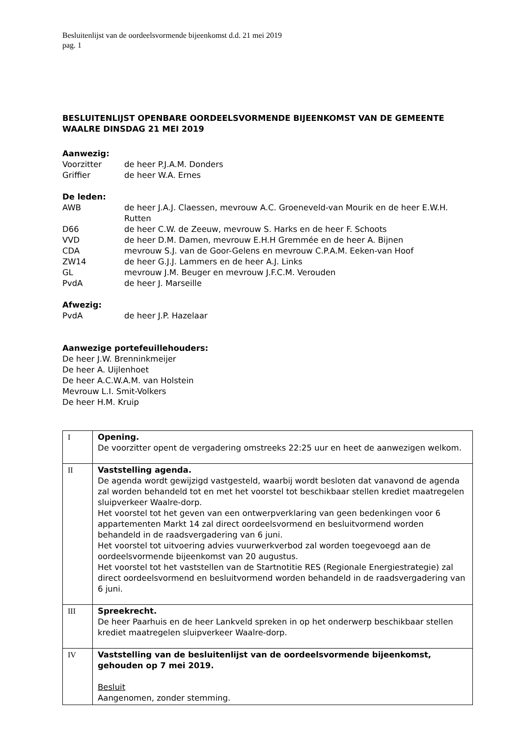Besluitenlijst van de oordeelsvormende bijeenkomst d.d. 21 mei 2019
pag. 1
BESLUITENLIJST OPENBARE OORDEELSVORMENDE BIJEENKOMST VAN DE GEMEENTE WAALRE DINSDAG 21 MEI 2019
Aanwezig:
Voorzitter de heer P.J.A.M. Donders
Griffier de heer W.A. Ernes
De leden:
AWB de heer J.A.J. Claessen, mevrouw A.C. Groeneveld-van Mourik en de heer E.W.H. Rutten
D66 de heer C.W. de Zeeuw, mevrouw S. Harks en de heer F. Schoots
VVD de heer D.M. Damen, mevrouw E.H.H Gremmée en de heer A. Bijnen
CDA mevrouw S.J. van de Goor-Gelens en mevrouw C.P.A.M. Eeken-van Hoof
ZW14 de heer G.J.J. Lammers en de heer A.J. Links
GL mevrouw J.M. Beuger en mevrouw J.F.C.M. Verouden
PvdA de heer J. Marseille
Afwezig:
PvdA de heer J.P. Hazelaar
Aanwezige portefeuillehouders:
De heer J.W. Brenninkmeijer
De heer A. Uijlenhoet
De heer A.C.W.A.M. van Holstein
Mevrouw L.I. Smit-Volkers
De heer H.M. Kruip
| I | Opening. De voorzitter opent de vergadering omstreeks 22:25 uur en heet de aanwezigen welkom. |
| II | Vaststelling agenda. De agenda wordt gewijzigd vastgesteld, waarbij wordt besloten dat vanavond de agenda zal worden behandeld tot en met het voorstel tot beschikbaar stellen krediet maatregelen sluipverkeer Waalre-dorp. Het voorstel tot het geven van een ontwerpverklaring van geen bedenkingen voor 6 appartementen Markt 14 zal direct oordeelsvormend en besluitvormend worden behandeld in de raadsvergadering van 6 juni. Het voorstel tot uitvoering advies vuurwerkverbod zal worden toegevoegd aan de oordeelsvormende bijeenkomst van 20 augustus. Het voorstel tot het vaststellen van de Startnotitie RES (Regionale Energiestrategie) zal direct oordeelsvormend en besluitvormend worden behandeld in de raadsvergadering van 6 juni. |
| III | Spreekrecht. De heer Paarhuis en de heer Lankveld spreken in op het onderwerp beschikbaar stellen krediet maatregelen sluipverkeer Waalre-dorp. |
| IV | Vaststelling van de besluitenlijst van de oordeelsvormende bijeenkomst, gehouden op 7 mei 2019. Besluit Aangenomen, zonder stemming. |